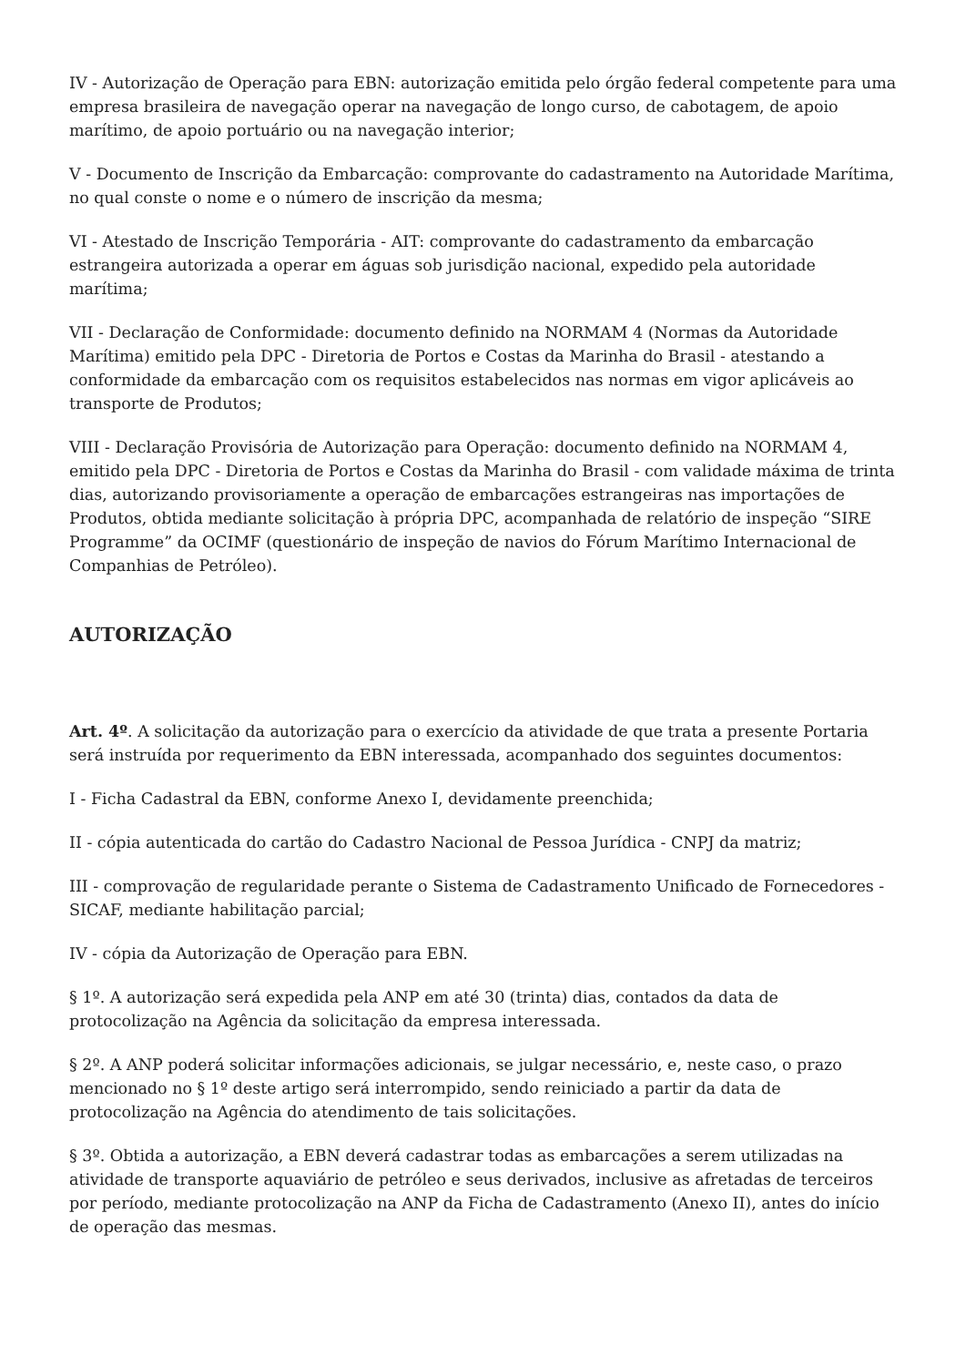IV - Autorização de Operação para EBN: autorização emitida pelo órgão federal competente para uma empresa brasileira de navegação operar na navegação de longo curso, de cabotagem, de apoio marítimo, de apoio portuário ou na navegação interior;
V - Documento de Inscrição da Embarcação: comprovante do cadastramento na Autoridade Marítima, no qual conste o nome e o número de inscrição da mesma;
VI - Atestado de Inscrição Temporária - AIT: comprovante do cadastramento da embarcação estrangeira autorizada a operar em águas sob jurisdição nacional, expedido pela autoridade marítima;
VII - Declaração de Conformidade: documento definido na NORMAM 4 (Normas da Autoridade Marítima) emitido pela DPC - Diretoria de Portos e Costas da Marinha do Brasil - atestando a conformidade da embarcação com os requisitos estabelecidos nas normas em vigor aplicáveis ao transporte de Produtos;
VIII - Declaração Provisória de Autorização para Operação: documento definido na NORMAM 4, emitido pela DPC - Diretoria de Portos e Costas da Marinha do Brasil - com validade máxima de trinta dias, autorizando provisoriamente a operação de embarcações estrangeiras nas importações de Produtos, obtida mediante solicitação à própria DPC, acompanhada de relatório de inspeção “SIRE Programme” da OCIMF (questionário de inspeção de navios do Fórum Marítimo Internacional de Companhias de Petróleo).
AUTORIZAÇÃO
Art. 4º. A solicitação da autorização para o exercício da atividade de que trata a presente Portaria será instruída por requerimento da EBN interessada, acompanhado dos seguintes documentos:
I - Ficha Cadastral da EBN, conforme Anexo I, devidamente preenchida;
II - cópia autenticada do cartão do Cadastro Nacional de Pessoa Jurídica - CNPJ da matriz;
III - comprovação de regularidade perante o Sistema de Cadastramento Unificado de Fornecedores - SICAF, mediante habilitação parcial;
IV - cópia da Autorização de Operação para EBN.
§ 1º. A autorização será expedida pela ANP em até 30 (trinta) dias, contados da data de protocolização na Agência da solicitação da empresa interessada.
§ 2º. A ANP poderá solicitar informações adicionais, se julgar necessário, e, neste caso, o prazo mencionado no § 1º deste artigo será interrompido, sendo reiniciado a partir da data de protocolização na Agência do atendimento de tais solicitações.
§ 3º. Obtida a autorização, a EBN deverá cadastrar todas as embarcações a serem utilizadas na atividade de transporte aquaviário de petróleo e seus derivados, inclusive as afretadas de terceiros por período, mediante protocolização na ANP da Ficha de Cadastramento (Anexo II), antes do início de operação das mesmas.